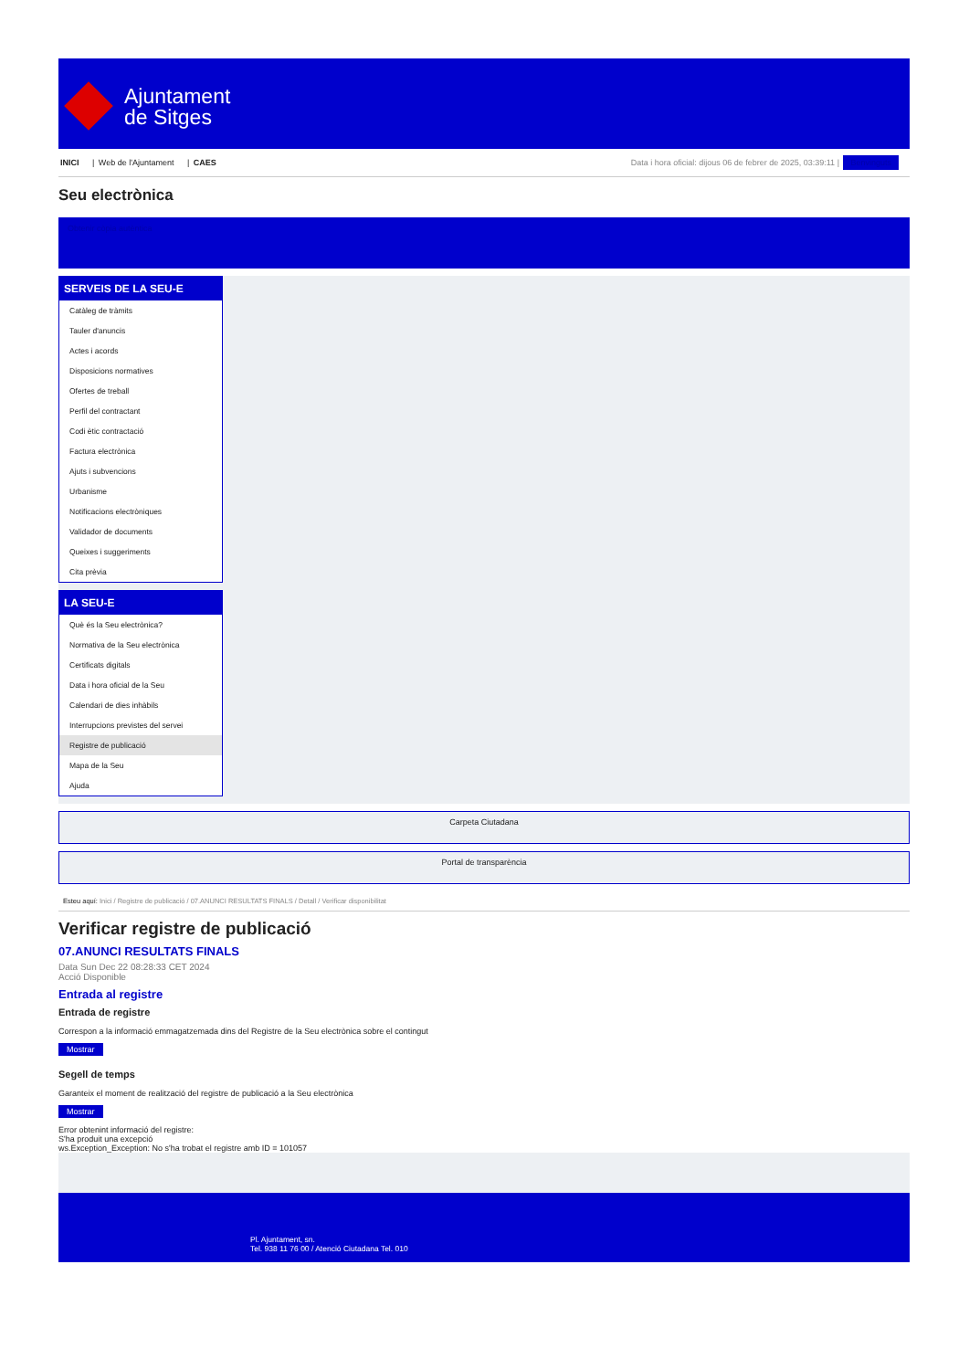Ajuntament
de Sitges
INICI | Web de l'Ajuntament | CAES
Data i hora oficial: dijous 06 de febrer de 2025, 03:39:11 | Benvinguts
Seu electrònica
Obtenir còpia autèntica
SERVEIS DE LA SEU-E
Catàleg de tràmits
Tauler d'anuncis
Actes i acords
Disposicions normatives
Ofertes de treball
Perfil del contractant
Codi ètic contractació
Factura electrònica
Ajuts i subvencions
Urbanisme
Notificacions electròniques
Validador de documents
Queixes i suggeriments
Cita prèvia
LA SEU-E
Què és la Seu electrònica?
Normativa de la Seu electrònica
Certificats digitals
Data i hora oficial de la Seu
Calendari de dies inhàbils
Interrupcions previstes del servei
Registre de publicació
Mapa de la Seu
Ajuda
Carpeta Ciutadana
Portal de transparència
Esteu aquí: Inici / Registre de publicació / 07.ANUNCI RESULTATS FINALS / Detall / Verificar disponibilitat
Verificar registre de publicació
07.ANUNCI RESULTATS FINALS
Data Sun Dec 22 08:28:33 CET 2024
Acció Disponible
Entrada al registre
Entrada de registre
Correspon a la informació emmagatzemada dins del Registre de la Seu electrònica sobre el contingut
Mostrar
Segell de temps
Garanteix el moment de realització del registre de publicació a la Seu electrònica
Mostrar
Error obtenint informació del registre:
S'ha produit una excepció
ws.Exception_Exception: No s'ha trobat el registre amb ID = 101057
Pl. Ajuntament, sn.
Tel. 938 11 76 00 / Atenció Ciutadana Tel. 010